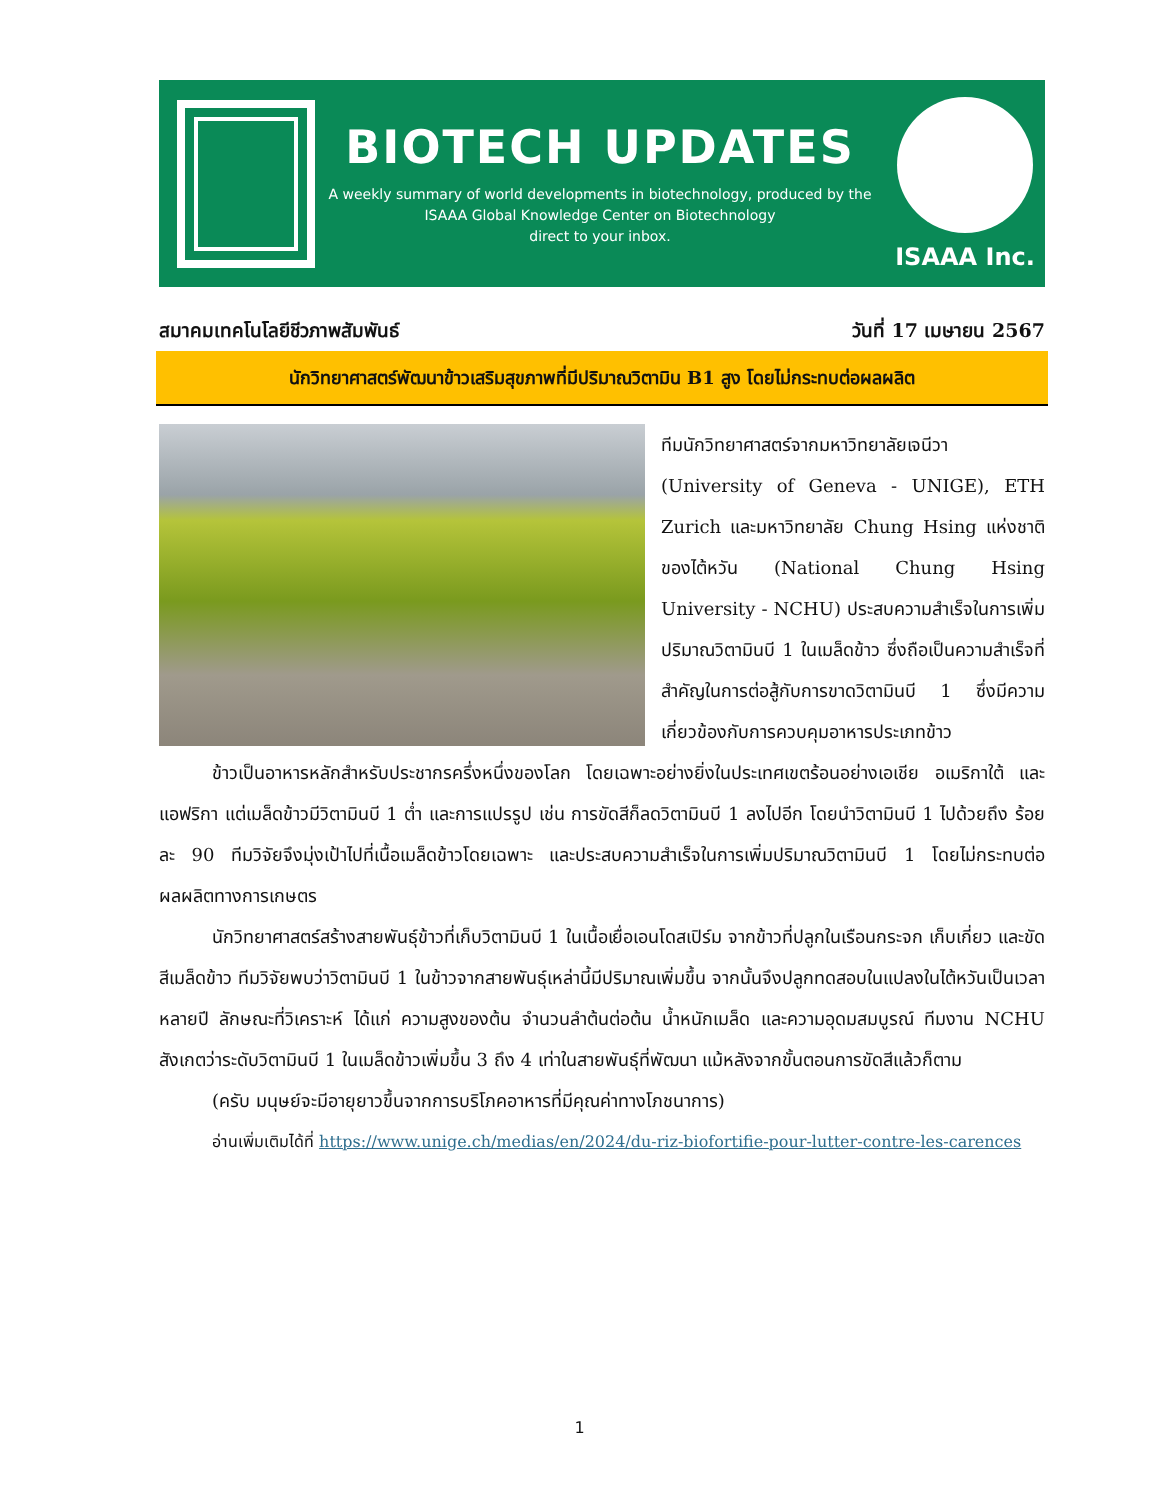BIOTECH UPDATES
A weekly summary of world developments in biotechnology, produced by the
ISAAA Global Knowledge Center on Biotechnology
direct to your inbox.
ISAAA Inc.
สมาคมเทคโนโลยีชีวภาพสัมพันธ์ วันที่ 17 เมษายน 2567
นักวิทยาศาสตร์พัฒนาข้าวเสริมสุขภาพที่มีปริมาณวิตามิน B1 สูง โดยไม่กระทบต่อผลผลิต
ทีมนักวิทยาศาสตร์จากมหาวิทยาลัยเจนีวา (University of Geneva - UNIGE), ETH Zurich และมหาวิทยาลัย Chung Hsing แห่งชาติของไต้หวัน (National Chung Hsing University - NCHU) ประสบความสำเร็จในการเพิ่มปริมาณวิตามินบี 1 ในเมล็ดข้าว ซึ่งถือเป็นความสำเร็จที่สำคัญในการต่อสู้กับการขาดวิตามินบี 1 ซึ่งมีความเกี่ยวข้องกับการควบคุมอาหารประเภทข้าว
ข้าวเป็นอาหารหลักสำหรับประชากรครึ่งหนึ่งของโลก โดยเฉพาะอย่างยิ่งในประเทศเขตร้อนอย่างเอเชีย อเมริกาใต้ และแอฟริกา แต่เมล็ดข้าวมีวิตามินบี 1 ต่ำ และการแปรรูป เช่น การขัดสีก็ลดวิตามินบี 1 ลงไปอีก โดยนำวิตามินบี 1 ไปด้วยถึง ร้อยละ 90 ทีมวิจัยจึงมุ่งเป้าไปที่เนื้อเมล็ดข้าวโดยเฉพาะ และประสบความสำเร็จในการเพิ่มปริมาณวิตามินบี 1 โดยไม่กระทบต่อผลผลิตทางการเกษตร
นักวิทยาศาสตร์สร้างสายพันธุ์ข้าวที่เก็บวิตามินบี 1 ในเนื้อเยื่อเอนโดสเปิร์ม จากข้าวที่ปลูกในเรือนกระจก เก็บเกี่ยว และขัดสีเมล็ดข้าว ทีมวิจัยพบว่าวิตามินบี 1 ในข้าวจากสายพันธุ์เหล่านี้มีปริมาณเพิ่มขึ้น จากนั้นจึงปลูกทดสอบในแปลงในไต้หวันเป็นเวลาหลายปี ลักษณะที่วิเคราะห์ ได้แก่ ความสูงของต้น จำนวนลำต้นต่อต้น น้ำหนักเมล็ด และความอุดมสมบูรณ์ ทีมงาน NCHU สังเกตว่าระดับวิตามินบี 1 ในเมล็ดข้าวเพิ่มขึ้น 3 ถึง 4 เท่าในสายพันธุ์ที่พัฒนา แม้หลังจากขั้นตอนการขัดสีแล้วก็ตาม
(ครับ มนุษย์จะมีอายุยาวขึ้นจากการบริโภคอาหารที่มีคุณค่าทางโภชนาการ)
อ่านเพิ่มเติมได้ที่ https://www.unige.ch/medias/en/2024/du-riz-biofortifie-pour-lutter-contre-les-carences
1